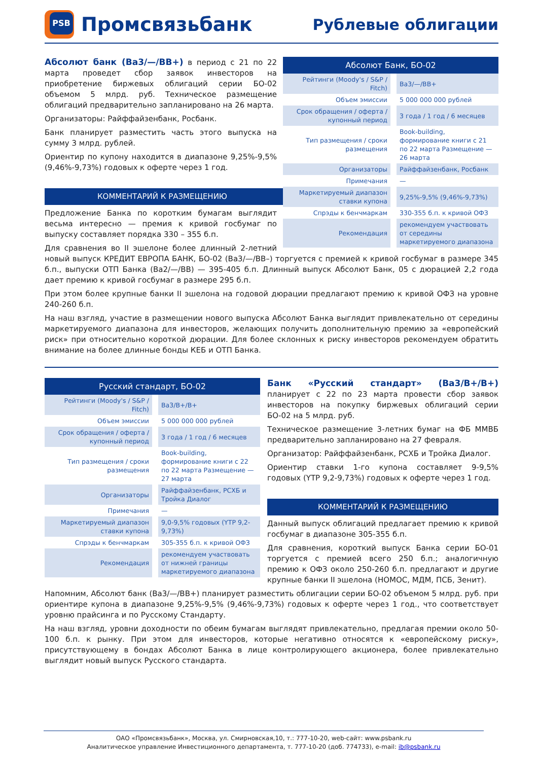PSB
Промсвязьбанк
Рублевые облигации
| Абсолют Банк, БО-02 | |
| --- | --- |
| Рейтинги (Moody's / S&P / Fitch) | Ba3/—/BB+ |
| Объем эмиссии | 5 000 000 000 рублей |
| Срок обращения / оферта / купонный период | 3 года / 1 год / 6 месяцев |
| Тип размещения / сроки размещения | Book-building, формирование книги с 21 по 22 марта Размещение — 26 марта |
| Организаторы | Райффайзенбанк, Росбанк |
| Примечания | — |
| Маркетируемый диапазон ставки купона | 9,25%-9,5% (9,46%-9,73%) |
| Спрэды к бенчмаркам | 330-355 б.п. к кривой ОФЗ |
| Рекомендация | рекомендуем участвовать от середины маркетируемого диапазона |
Абсолют банк (Ba3/—/BB+) в период с 21 по 22 марта проведет сбор заявок инвесторов на приобретение биржевых облигаций серии БО-02 объемом 5 млрд. руб. Техническое размещение облигаций предварительно запланировано на 26 марта.
Организаторы: Райффайзенбанк, Росбанк.
Банк планирует разместить часть этого выпуска на сумму 3 млрд. рублей.
Ориентир по купону находится в диапазоне 9,25%-9,5% (9,46%-9,73%) годовых к оферте через 1 год.
КОММЕНТАРИЙ К РАЗМЕЩЕНИЮ
Предложение Банка по коротким бумагам выглядит весьма интересно — премия к кривой госбумаг по выпуску составляет порядка 330 – 355 б.п.
Для сравнения во II эшелоне более длинный 2-летний новый выпуск КРЕДИТ ЕВРОПА БАНК, БО-02 (Ba3/—/BB–) торгуется с премией к кривой госбумаг в размере 345 б.п., выпуски ОТП Банка (Ba2/—/BB) — 395-405 б.п. Длинный выпуск Абсолют Банк, 05 с дюрацией 2,2 года дает премию к кривой госбумаг в размере 295 б.п.
При этом более крупные банки II эшелона на годовой дюрации предлагают премию к кривой ОФЗ на уровне 240-260 б.п.
На наш взгляд, участие в размещении нового выпуска Абсолют Банка выглядит привлекательно от середины маркетируемого диапазона для инвесторов, желающих получить дополнительную премию за «европейский риск» при относительно короткой дюрации. Для более склонных к риску инвесторов рекомендуем обратить внимание на более длинные бонды КЕБ и ОТП Банка.
| Русский стандарт, БО-02 | |
| --- | --- |
| Рейтинги (Moody's / S&P / Fitch) | Ba3/B+/B+ |
| Объем эмиссии | 5 000 000 000 рублей |
| Срок обращения / оферта / купонный период | 3 года / 1 год / 6 месяцев |
| Тип размещения / сроки размещения | Book-building, формирование книги с 22 по 22 марта Размещение — 27 марта |
| Организаторы | Райффайзенбанк, РСХБ и Тройка Диалог |
| Примечания | — |
| Маркетируемый диапазон ставки купона | 9,0-9,5% годовых (YTP 9,2-9,73%) |
| Спрэды к бенчмаркам | 305-355 б.п. к кривой ОФЗ |
| Рекомендация | рекомендуем участвовать от нижней границы маркетируемого диапазона |
Банк «Русский стандарт» (Ba3/B+/B+) планирует с 22 по 23 марта провести сбор заявок инвесторов на покупку биржевых облигаций серии БО-02 на 5 млрд. руб.
Техническое размещение 3-летних бумаг на ФБ ММВБ предварительно запланировано на 27 февраля.
Организатор: Райффайзенбанк, РСХБ и Тройка Диалог.
Ориентир ставки 1-го купона составляет 9-9,5% годовых (YTP 9,2-9,73%) годовых к оферте через 1 год.
КОММЕНТАРИЙ К РАЗМЕЩЕНИЮ
Данный выпуск облигаций предлагает премию к кривой госбумаг в диапазоне 305-355 б.п.
Для сравнения, короткий выпуск Банка серии БО-01 торгуется с премией всего 250 б.п.; аналогичную премию к ОФЗ около 250-260 б.п. предлагают и другие крупные банки II эшелона (НОМОС, МДМ, ПСБ, Зенит).
Напомним, Абсолют банк (Ba3/—/BB+) планирует разместить облигации серии БО-02 объемом 5 млрд. руб. при ориентире купона в диапазоне 9,25%-9,5% (9,46%-9,73%) годовых к оферте через 1 год., что соответствует уровню прайсинга и по Русскому Стандарту.
На наш взгляд, уровни доходности по обеим бумагам выглядят привлекательно, предлагая премии около 50-100 б.п. к рынку. При этом для инвесторов, которые негативно относятся к «европейскому риску», присутствующему в бондах Абсолют Банка в лице контролирующего акционера, более привлекательно выглядит новый выпуск Русского стандарта.
ОАО «Промсвязьбанк», Москва, ул. Смирновская,10, т.: 777-10-20, web-сайт: www.psbank.ru
Аналитическое управление Инвестиционного департамента, т. 777-10-20 (доб. 774733), e-mail: ib@psbank.ru